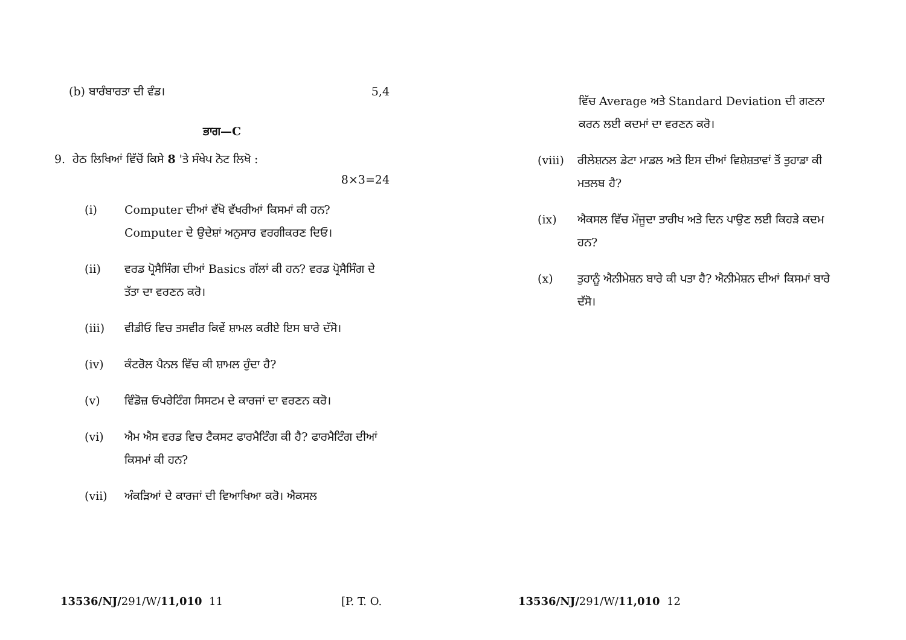(b) ਬਾਰੰਬਾਰਤਾ ਦੀ ਵੰਡ। 5,4
ਭਾਗ—C
9. ਹੇਠ ਲਿਖਿਆਂ ਵਿੱਚੋਂ ਕਿਸੇ 8 'ਤੇ ਸੰਖੇਪ ਨੋਟ ਲਿਖੋ :
8×3=24
(i) Computer ਦੀਆਂ ਵੱਖੋ ਵੱਖਰੀਆਂ ਕਿਸਮਾਂ ਕੀ ਹਨ? Computer ਦੇ ਉਦੇਸ਼ਾਂ ਅਨੁਸਾਰ ਵਰਗੀਕਰਣ ਦਿਓ।
(ii) ਵਰਡ ਪ੍ਰੋਸੈਸਿੰਗ ਦੀਆਂ Basics ਗੱਲਾਂ ਕੀ ਹਨ? ਵਰਡ ਪ੍ਰੋਸੈਸਿੰਗ ਦੇ ਤੱਤਾ ਦਾ ਵਰਣਨ ਕਰੋ।
(iii) ਵੀਡੀਓ ਵਿਚ ਤਸਵੀਰ ਕਿਵੇਂ ਸ਼ਾਮਲ ਕਰੀਏ ਇਸ ਬਾਰੇ ਦੱਸੋ।
(iv) ਕੰਟਰੋਲ ਪੈਨਲ ਵਿੱਚ ਕੀ ਸ਼ਾਮਲ ਹੁੰਦਾ ਹੈ?
(v) ਵਿੰਡੋਜ਼ ਓਪਰੇਟਿੰਗ ਸਿਸਟਮ ਦੇ ਕਾਰਜਾਂ ਦਾ ਵਰਣਨ ਕਰੋ।
(vi) ਐਮ ਐਸ ਵਰਡ ਵਿਚ ਟੈਕਸਟ ਫਾਰਮੈਟਿੰਗ ਕੀ ਹੈ? ਫਾਰਮੈਟਿੰਗ ਦੀਆਂ ਕਿਸਮਾਂ ਕੀ ਹਨ?
(vii) ਅੰਕੜਿਆਂ ਦੇ ਕਾਰਜਾਂ ਦੀ ਵਿਆਖਿਆ ਕਰੋ। ਐਕਸਲ
13536/NJ/291/W/11,010 11 [P. T. O.
ਵਿੱਚ Average ਅਤੇ Standard Deviation ਦੀ ਗਣਨਾ ਕਰਨ ਲਈ ਕਦਮਾਂ ਦਾ ਵਰਣਨ ਕਰੋ।
(viii) ਰੀਲੇਸ਼ਨਲ ਡੇਟਾ ਮਾਡਲ ਅਤੇ ਇਸ ਦੀਆਂ ਵਿਸ਼ੇਸ਼ਤਾਵਾਂ ਤੋਂ ਤੁਹਾਡਾ ਕੀ ਮਤਲਬ ਹੈ?
(ix) ਐਕਸਲ ਵਿੱਚ ਮੌਜੂਦਾ ਤਾਰੀਖ ਅਤੇ ਦਿਨ ਪਾਉਣ ਲਈ ਕਿਹੜੇ ਕਦਮ ਹਨ?
(x) ਤੁਹਾਨੂੰ ਐਨੀਮੇਸ਼ਨ ਬਾਰੇ ਕੀ ਪਤਾ ਹੈ? ਐਨੀਮੇਸ਼ਨ ਦੀਆਂ ਕਿਸਮਾਂ ਬਾਰੇ ਦੱਸੋ।
13536/NJ/291/W/11,010 12